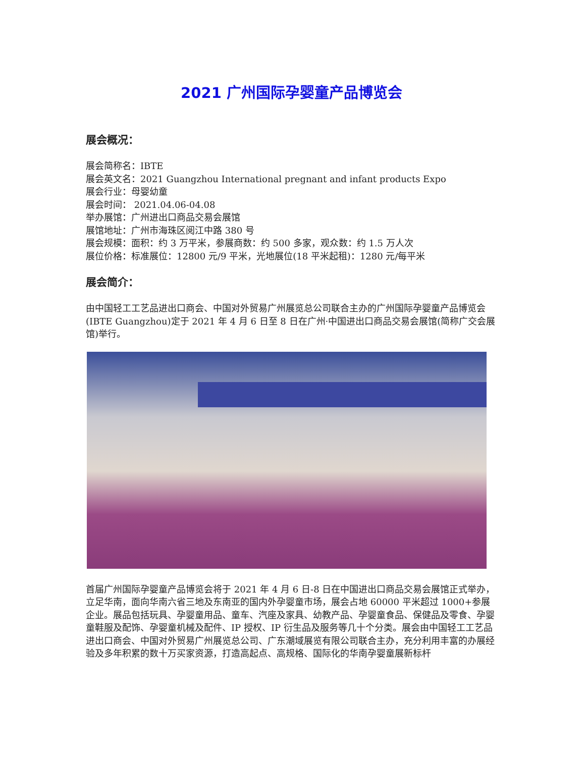2021 广州国际孕婴童产品博览会
展会概况：
展会简称名：IBTE
展会英文名：2021 Guangzhou International pregnant and infant products Expo
展会行业：母婴幼童
展会时间： 2021.04.06-04.08
举办展馆：广州进出口商品交易会展馆
展馆地址：广州市海珠区阅江中路 380 号
展会规模：面积：约 3 万平米，参展商数：约 500 多家，观众数：约 1.5 万人次
展位价格：标准展位：12800 元/9 平米，光地展位(18 平米起租)：1280 元/每平米
展会简介：
由中国轻工工艺品进出口商会、中国对外贸易广州展览总公司联合主办的广州国际孕婴童产品博览会(IBTE Guangzhou)定于 2021 年 4 月 6 日至 8 日在广州·中国进出口商品交易会展馆(简称广交会展馆)举行。
首届广州国际孕婴童产品博览会将于 2021 年 4 月 6 日-8 日在中国进出口商品交易会展馆正式举办，立足华南，面向华南六省三地及东南亚的国内外孕婴童市场，展会占地 60000 平米超过 1000+参展企业。展品包括玩具、孕婴童用品、童车、汽座及家具、幼教产品、孕婴童食品、保健品及零食、孕婴童鞋服及配饰、孕婴童机械及配件、IP 授权、IP 衍生品及服务等几十个分类。展会由中国轻工工艺品进出口商会、中国对外贸易广州展览总公司、广东潮域展览有限公司联合主办，充分利用丰富的办展经验及多年积累的数十万买家资源，打造高起点、高规格、国际化的华南孕婴童展新标杆